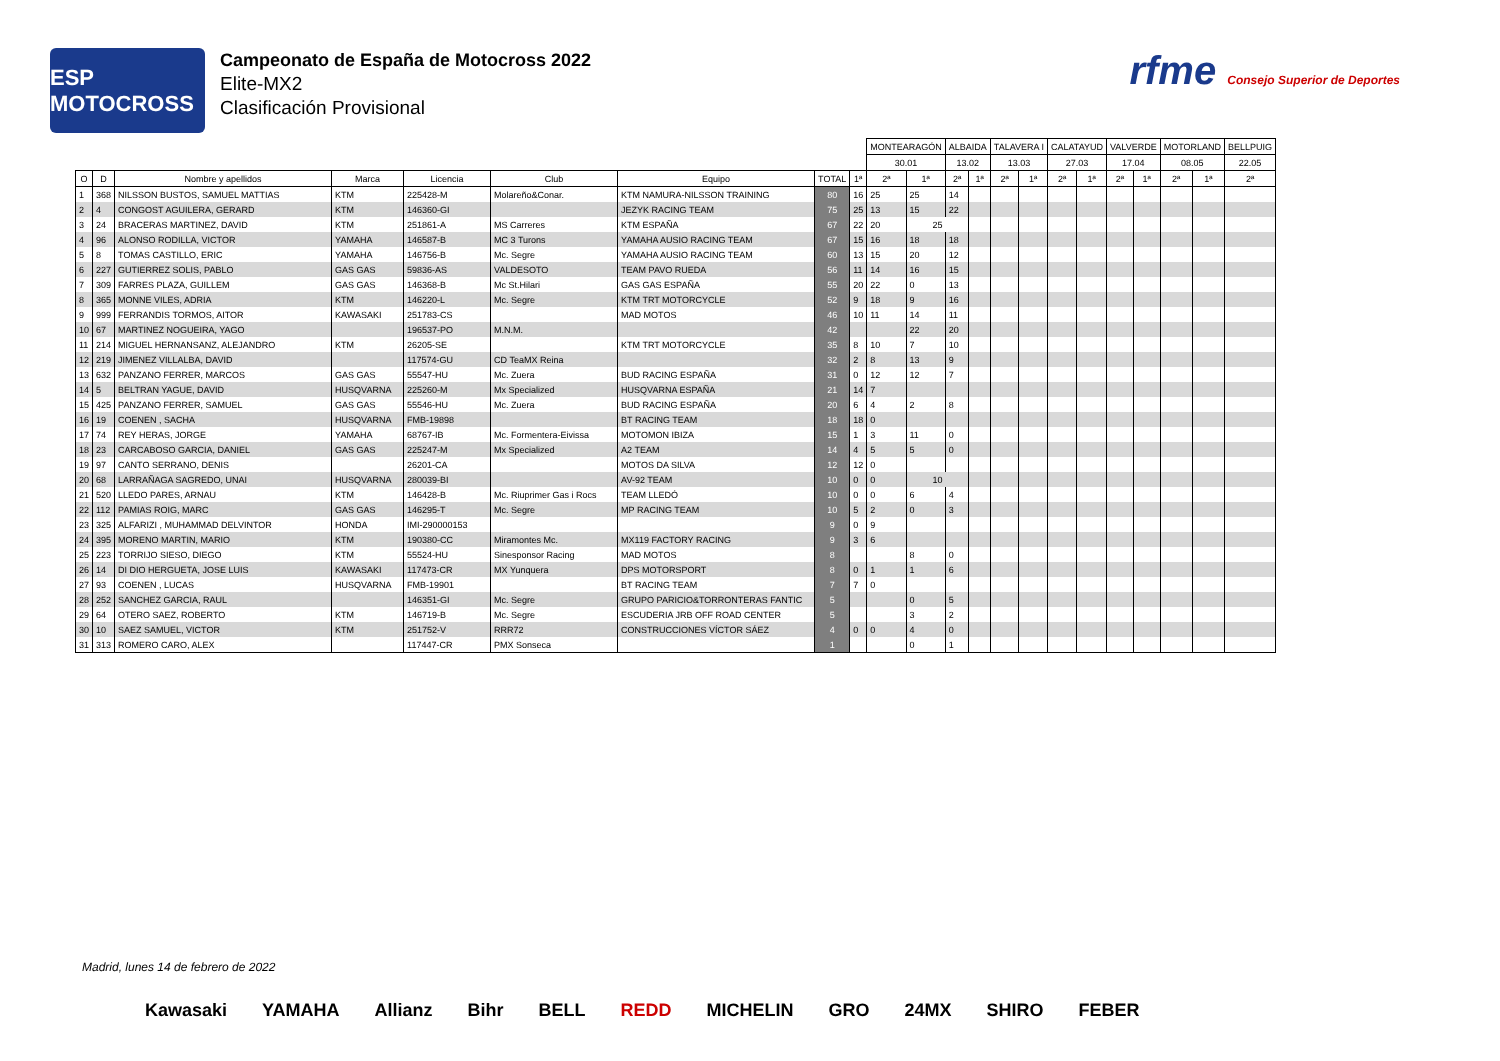ESP MOTOCROSS
Campeonato de España de Motocross 2022
Elite-MX2
Clasificación Provisional
rfme Consejo Superior de Deportes
| | | | | | | | | | MONTEARAGÓN | | ALBAIDA | | TALAVERA I | | CALATAYUD | | VALVERDE | | MOTORLAND | | BELLPUIG |
| | | | | | | | | | 30.01 | | 13.02 | | 13.03 | | 27.03 | | 17.04 | | 08.05 | | 22.05 |
| O | D | Nombre y apellidos | Marca | Licencia | Club | Equipo | TOTAL | 1ª | 2ª | 1ª | 2ª | 1ª | 2ª | 1ª | 2ª | 1ª | 2ª | 1ª | 2ª | 1ª | 2ª |
| 1 | 368 | NILSSON BUSTOS, SAMUEL MATTIAS | KTM | 225428-M | Molareño&Conar. | KTM NAMURA-NILSSON TRAINING | 80 | 16 | 25 | 25 | 14 | | | | | | | | | | |
| 2 | 4 | CONGOST AGUILERA, GERARD | KTM | 146360-GI | | JEZYK RACING TEAM | 75 | 25 | 13 | 15 | 22 | | | | | | | | | | |
| 3 | 24 | BRACERAS MARTINEZ, DAVID | KTM | 251861-A | MS Carreres | KTM ESPAÑA | 67 | 22 | 20 | 25 | | | | | | | | | | | |
| 4 | 96 | ALONSO RODILLA, VICTOR | YAMAHA | 146587-B | MC 3 Turons | YAMAHA AUSIO RACING TEAM | 67 | 15 | 16 | 18 | 18 | | | | | | | | | | |
| 5 | 8 | TOMAS CASTILLO, ERIC | YAMAHA | 146756-B | Mc. Segre | YAMAHA AUSIO RACING TEAM | 60 | 13 | 15 | 20 | 12 | | | | | | | | | | |
| 6 | 227 | GUTIERREZ SOLIS, PABLO | GAS GAS | 59836-AS | VALDESOTO | TEAM PAVO RUEDA | 56 | 11 | 14 | 16 | 15 | | | | | | | | | | |
| 7 | 309 | FARRES PLAZA, GUILLEM | GAS GAS | 146368-B | Mc St.Hilari | GAS GAS ESPAÑA | 55 | 20 | 22 | 0 | 13 | | | | | | | | | | |
| 8 | 365 | MONNE VILES, ADRIA | KTM | 146220-L | Mc. Segre | KTM TRT MOTORCYCLE | 52 | 9 | 18 | 9 | 16 | | | | | | | | | | |
| 9 | 999 | FERRANDIS TORMOS, AITOR | KAWASAKI | 251783-CS | | MAD MOTOS | 46 | 10 | 11 | 14 | 11 | | | | | | | | | | |
| 10 | 67 | MARTINEZ NOGUEIRA, YAGO | | 196537-PO | M.N.M. | | 42 | | | 22 | 20 | | | | | | | | | | |
| 11 | 214 | MIGUEL HERNANSANZ, ALEJANDRO | KTM | 26205-SE | | KTM TRT MOTORCYCLE | 35 | 8 | 10 | 7 | 10 | | | | | | | | | | |
| 12 | 219 | JIMENEZ VILLALBA, DAVID | | 117574-GU | CD TeaMX Reina | | 32 | 2 | 8 | 13 | 9 | | | | | | | | | | |
| 13 | 632 | PANZANO FERRER, MARCOS | GAS GAS | 55547-HU | Mc. Zuera | BUD RACING ESPAÑA | 31 | 0 | 12 | 12 | 7 | | | | | | | | | | |
| 14 | 5 | BELTRAN YAGUE, DAVID | HUSQVARNA | 225260-M | Mx Specialized | HUSQVARNA ESPAÑA | 21 | 14 | 7 | | | | | | | | | | | | |
| 15 | 425 | PANZANO FERRER, SAMUEL | GAS GAS | 55546-HU | Mc. Zuera | BUD RACING ESPAÑA | 20 | 6 | 4 | 2 | 8 | | | | | | | | | | |
| 16 | 19 | COENEN , SACHA | HUSQVARNA | FMB-19898 | | BT RACING TEAM | 18 | 18 | 0 | | | | | | | | | | | | |
| 17 | 74 | REY HERAS, JORGE | YAMAHA | 68767-IB | Mc. Formentera-Eivissa | MOTOMON IBIZA | 15 | 1 | 3 | 11 | 0 | | | | | | | | | | |
| 18 | 23 | CARCABOSO GARCIA, DANIEL | GAS GAS | 225247-M | Mx Specialized | A2 TEAM | 14 | 4 | 5 | 5 | 0 | | | | | | | | | | |
| 19 | 97 | CANTO SERRANO, DENIS | | 26201-CA | | MOTOS DA SILVA | 12 | 12 | 0 | | | | | | | | | | | | |
| 20 | 68 | LARRAÑAGA SAGREDO, UNAI | HUSQVARNA | 280039-BI | | AV-92 TEAM | 10 | 0 | 0 | 10 | | | | | | | | | | | |
| 21 | 520 | LLEDO PARES, ARNAU | KTM | 146428-B | Mc. Riuprimer Gas i Rocs | TEAM LLEDÓ | 10 | 0 | 0 | 6 | 4 | | | | | | | | | | |
| 22 | 112 | PAMIAS ROIG, MARC | GAS GAS | 146295-T | Mc. Segre | MP RACING TEAM | 10 | 5 | 2 | 0 | 3 | | | | | | | | | | |
| 23 | 325 | ALFARIZI , MUHAMMAD DELVINTOR | HONDA | IMI-290000153 | | | 9 | 0 | 9 | | | | | | | | | | | | |
| 24 | 395 | MORENO MARTIN, MARIO | KTM | 190380-CC | Miramontes Mc. | MX119 FACTORY RACING | 9 | 3 | 6 | | | | | | | | | | | | |
| 25 | 223 | TORRIJO SIESO, DIEGO | KTM | 55524-HU | Sinesponsor Racing | MAD MOTOS | 8 | | | 8 | 0 | | | | | | | | | | |
| 26 | 14 | DI DIO HERGUETA, JOSE LUIS | KAWASAKI | 117473-CR | MX Yunquera | DPS MOTORSPORT | 8 | 0 | 1 | 1 | 6 | | | | | | | | | | |
| 27 | 93 | COENEN , LUCAS | HUSQVARNA | FMB-19901 | | BT RACING TEAM | 7 | 7 | 0 | | | | | | | | | | | | |
| 28 | 252 | SANCHEZ GARCIA, RAUL | | 146351-GI | Mc. Segre | GRUPO PARICIO&TORRONTERAS FANTIC | 5 | | | 0 | 5 | | | | | | | | | | |
| 29 | 64 | OTERO SAEZ, ROBERTO | KTM | 146719-B | Mc. Segre | ESCUDERIA JRB OFF ROAD CENTER | 5 | | | 3 | 2 | | | | | | | | | | |
| 30 | 10 | SAEZ SAMUEL, VICTOR | KTM | 251752-V | RRR72 | CONSTRUCCIONES VÍCTOR SÁEZ | 4 | 0 | 0 | 4 | 0 | | | | | | | | | | |
| 31 | 313 | ROMERO CARO, ALEX | | 117447-CR | PMX Sonseca | | 1 | | | 0 | 1 | | | | | | | | | | |
Madrid, lunes 14 de febrero de 2022
Kawasaki YAMAHA Allianz Bihr BELL REDD MICHELIN GRO 24MX SHIRO FEBER